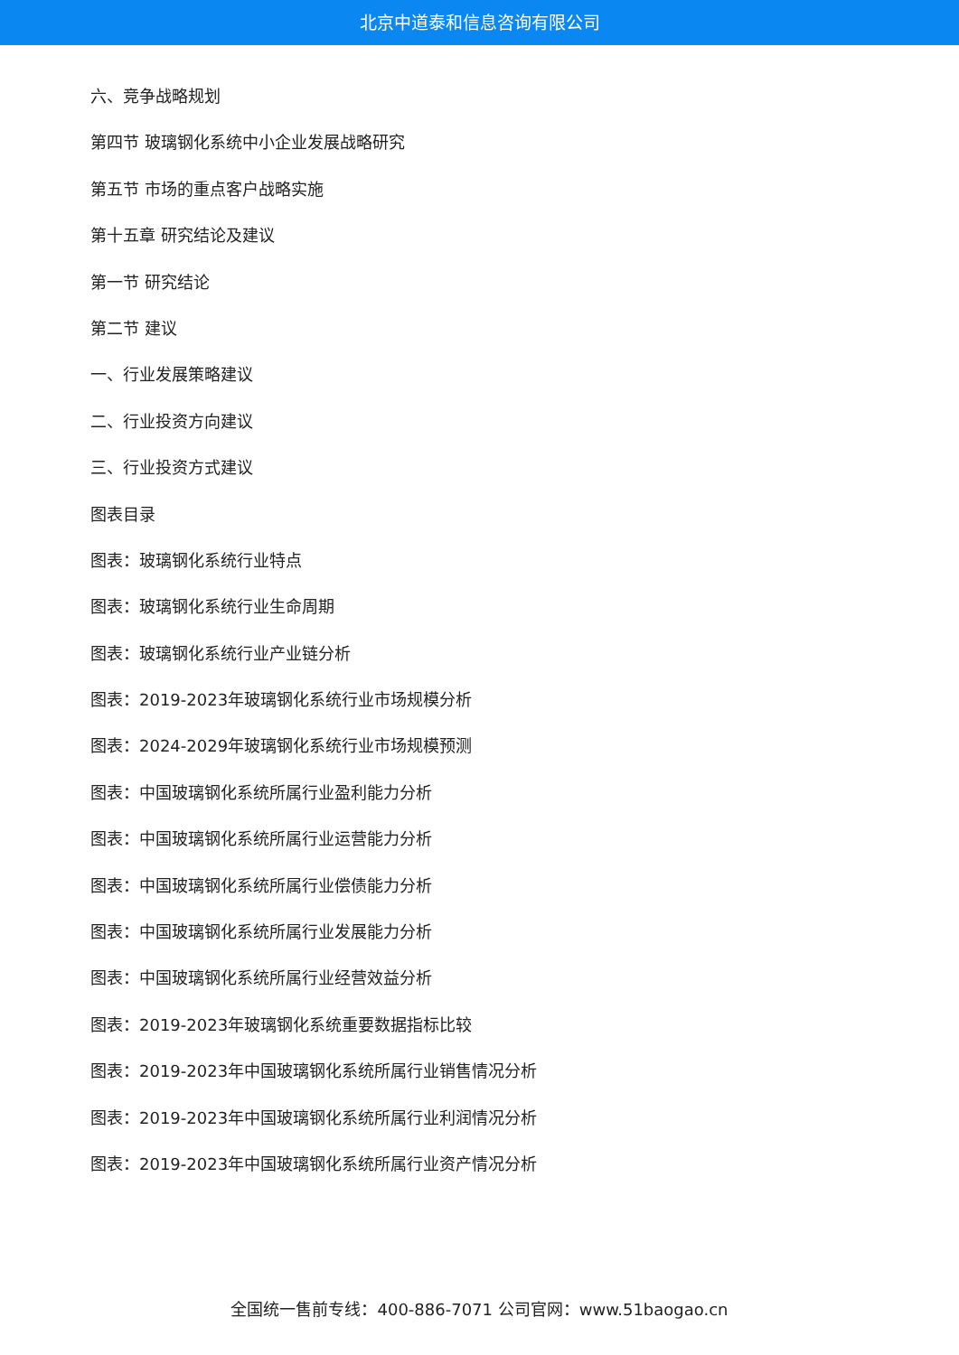北京中道泰和信息咨询有限公司
六、竞争战略规划
第四节 玻璃钢化系统中小企业发展战略研究
第五节 市场的重点客户战略实施
第十五章 研究结论及建议
第一节 研究结论
第二节 建议
一、行业发展策略建议
二、行业投资方向建议
三、行业投资方式建议
图表目录
图表：玻璃钢化系统行业特点
图表：玻璃钢化系统行业生命周期
图表：玻璃钢化系统行业产业链分析
图表：2019-2023年玻璃钢化系统行业市场规模分析
图表：2024-2029年玻璃钢化系统行业市场规模预测
图表：中国玻璃钢化系统所属行业盈利能力分析
图表：中国玻璃钢化系统所属行业运营能力分析
图表：中国玻璃钢化系统所属行业偿债能力分析
图表：中国玻璃钢化系统所属行业发展能力分析
图表：中国玻璃钢化系统所属行业经营效益分析
图表：2019-2023年玻璃钢化系统重要数据指标比较
图表：2019-2023年中国玻璃钢化系统所属行业销售情况分析
图表：2019-2023年中国玻璃钢化系统所属行业利润情况分析
图表：2019-2023年中国玻璃钢化系统所属行业资产情况分析
全国统一售前专线：400-886-7071 公司官网：www.51baogao.cn